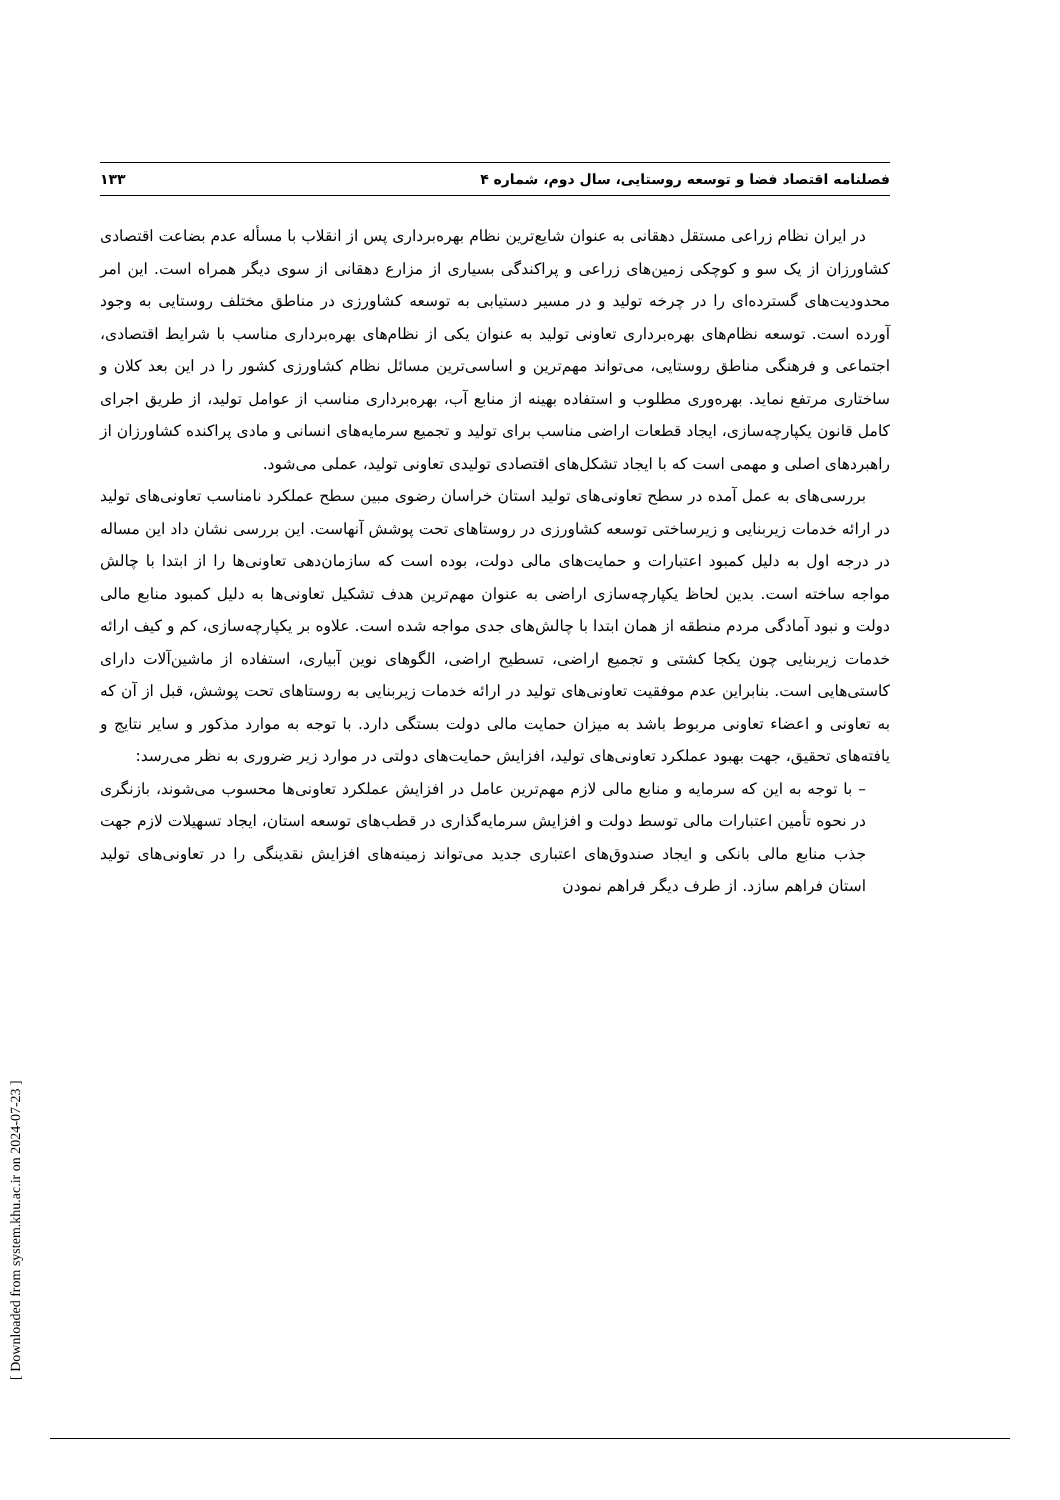فصلنامه اقتصاد فضا و توسعه روستایی، سال دوم، شماره ۴ ۱۳۳
در ایران نظام زراعی مستقل دهقانی به عنوان شایع‌ترین نظام بهره‌برداری پس از انقلاب با مسأله عدم بضاعت اقتصادی کشاورزان از یک سو و کوچکی زمین‌های زراعی و پراکندگی بسیاری از مزارع دهقانی از سوی دیگر همراه است. این امر محدودیت‌های گسترده‌ای را در چرخه تولید و در مسیر دستیابی به توسعه کشاورزی در مناطق مختلف روستایی به وجود آورده است. توسعه نظام‌های بهره‌برداری تعاونی تولید به عنوان یکی از نظام‌های بهره‌برداری مناسب با شرایط اقتصادی، اجتماعی و فرهنگی مناطق روستایی، می‌تواند مهم‌ترین و اساسی‌ترین مسائل نظام کشاورزی کشور را در این بعد کلان و ساختاری مرتفع نماید. بهره‌وری مطلوب و استفاده بهینه از منابع آب، بهره‌برداری مناسب از عوامل تولید، از طریق اجرای کامل قانون یکپارچه‌سازی، ایجاد قطعات اراضی مناسب برای تولید و تجمیع سرمایه‌های انسانی و مادی پراکنده کشاورزان از راهبردهای اصلی و مهمی است که با ایجاد تشکل‌های اقتصادی تولیدی تعاونی تولید، عملی می‌شود.
بررسی‌های به عمل آمده در سطح تعاونی‌های تولید استان خراسان رضوی مبین سطح عملکرد نامناسب تعاونی‌های تولید در ارائه خدمات زیربنایی و زیرساختی توسعه کشاورزی در روستاهای تحت پوشش آنهاست. این بررسی نشان داد این مساله در درجه اول به دلیل کمبود اعتبارات و حمایت‌های مالی دولت، بوده است که سازمان‌دهی تعاونی‌ها را از ابتدا با چالش مواجه ساخته است. بدین لحاظ یکپارچه‌سازی اراضی به عنوان مهم‌ترین هدف تشکیل تعاونی‌ها به دلیل کمبود منابع مالی دولت و نبود آمادگی مردم منطقه از همان ابتدا با چالش‌های جدی مواجه شده است. علاوه بر یکپارچه‌سازی، کم و کیف ارائه خدمات زیربنایی چون یکجا کشتی و تجمیع اراضی، تسطیح اراضی، الگوهای نوین آبیاری، استفاده از ماشین‌آلات دارای کاستی‌هایی است. بنابراین عدم موفقیت تعاونی‌های تولید در ارائه خدمات زیربنایی به روستاهای تحت پوشش، قبل از آن که به تعاونی و اعضاء تعاونی مربوط باشد به میزان حمایت مالی دولت بستگی دارد. با توجه به موارد مذکور و سایر نتایج و یافته‌های تحقیق، جهت بهبود عملکرد تعاونی‌های تولید، افزایش حمایت‌های دولتی در موارد زیر ضروری به نظر می‌رسد:
– با توجه به این که سرمایه و منابع مالی لازم مهم‌ترین عامل در افزایش عملکرد تعاونی‌ها محسوب می‌شوند، بازنگری در نحوه تأمین اعتبارات مالی توسط دولت و افزایش سرمایه‌گذاری در قطب‌های توسعه استان، ایجاد تسهیلات لازم جهت جذب منابع مالی بانکی و ایجاد صندوق‌های اعتباری جدید می‌تواند زمینه‌های افزایش نقدینگی را در تعاونی‌های تولید استان فراهم سازد. از طرف دیگر فراهم نمودن
[ Downloaded from system.khu.ac.ir on 2024-07-23 ]